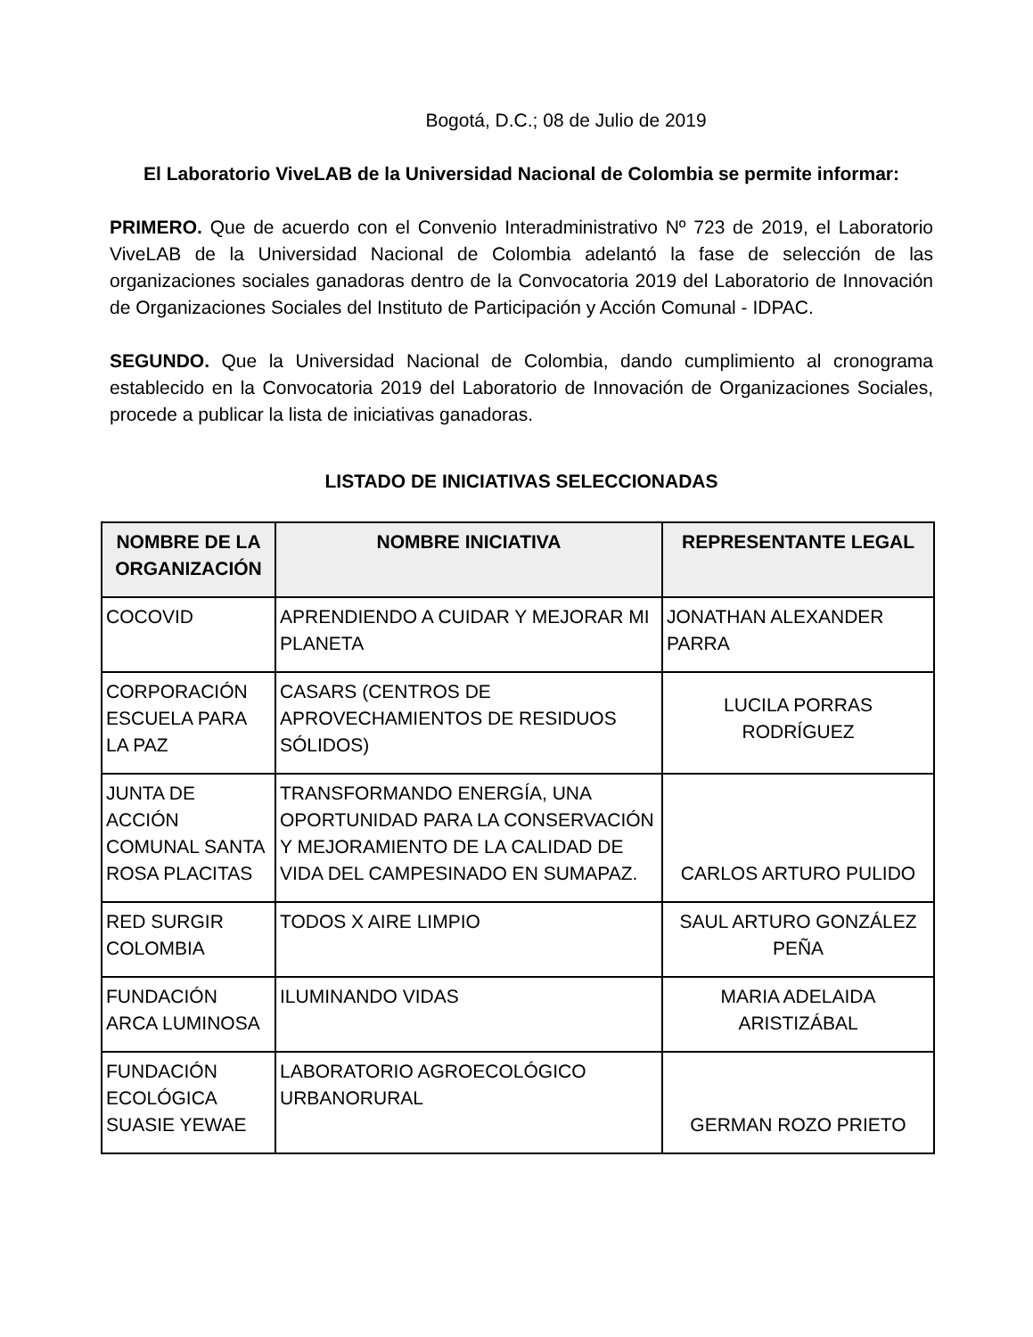Bogotá, D.C.; 08 de Julio de 2019
El Laboratorio ViveLAB de la Universidad Nacional de Colombia se permite informar:
PRIMERO. Que de acuerdo con el Convenio Interadministrativo Nº 723 de 2019, el Laboratorio ViveLAB de la Universidad Nacional de Colombia adelantó la fase de selección de las organizaciones sociales ganadoras dentro de la Convocatoria 2019 del Laboratorio de Innovación de Organizaciones Sociales del Instituto de Participación y Acción Comunal - IDPAC.
SEGUNDO. Que la Universidad Nacional de Colombia, dando cumplimiento al cronograma establecido en la Convocatoria 2019 del Laboratorio de Innovación de Organizaciones Sociales, procede a publicar la lista de iniciativas ganadoras.
LISTADO DE INICIATIVAS SELECCIONADAS
| NOMBRE DE LA ORGANIZACIÓN | NOMBRE INICIATIVA | REPRESENTANTE LEGAL |
| --- | --- | --- |
| COCOVID | APRENDIENDO A CUIDAR Y MEJORAR MI PLANETA | JONATHAN ALEXANDER PARRA |
| CORPORACIÓN ESCUELA PARA LA PAZ | CASARS (CENTROS DE APROVECHAMIENTOS DE RESIDUOS SÓLIDOS) | LUCILA PORRAS RODRÍGUEZ |
| JUNTA DE ACCIÓN COMUNAL SANTA ROSA PLACITAS | TRANSFORMANDO ENERGÍA, UNA OPORTUNIDAD PARA LA CONSERVACIÓN Y MEJORAMIENTO DE LA CALIDAD DE VIDA DEL CAMPESINADO EN SUMAPAZ. | CARLOS ARTURO PULIDO |
| RED SURGIR COLOMBIA | TODOS X AIRE LIMPIO | SAUL ARTURO GONZÁLEZ PEÑA |
| FUNDACIÓN ARCA LUMINOSA | ILUMINANDO VIDAS | MARIA ADELAIDA ARISTIZÁBAL |
| FUNDACIÓN ECOLÓGICA SUASIE YEWAE | LABORATORIO AGROECOLÓGICO URBANORURAL | GERMAN ROZO PRIETO |